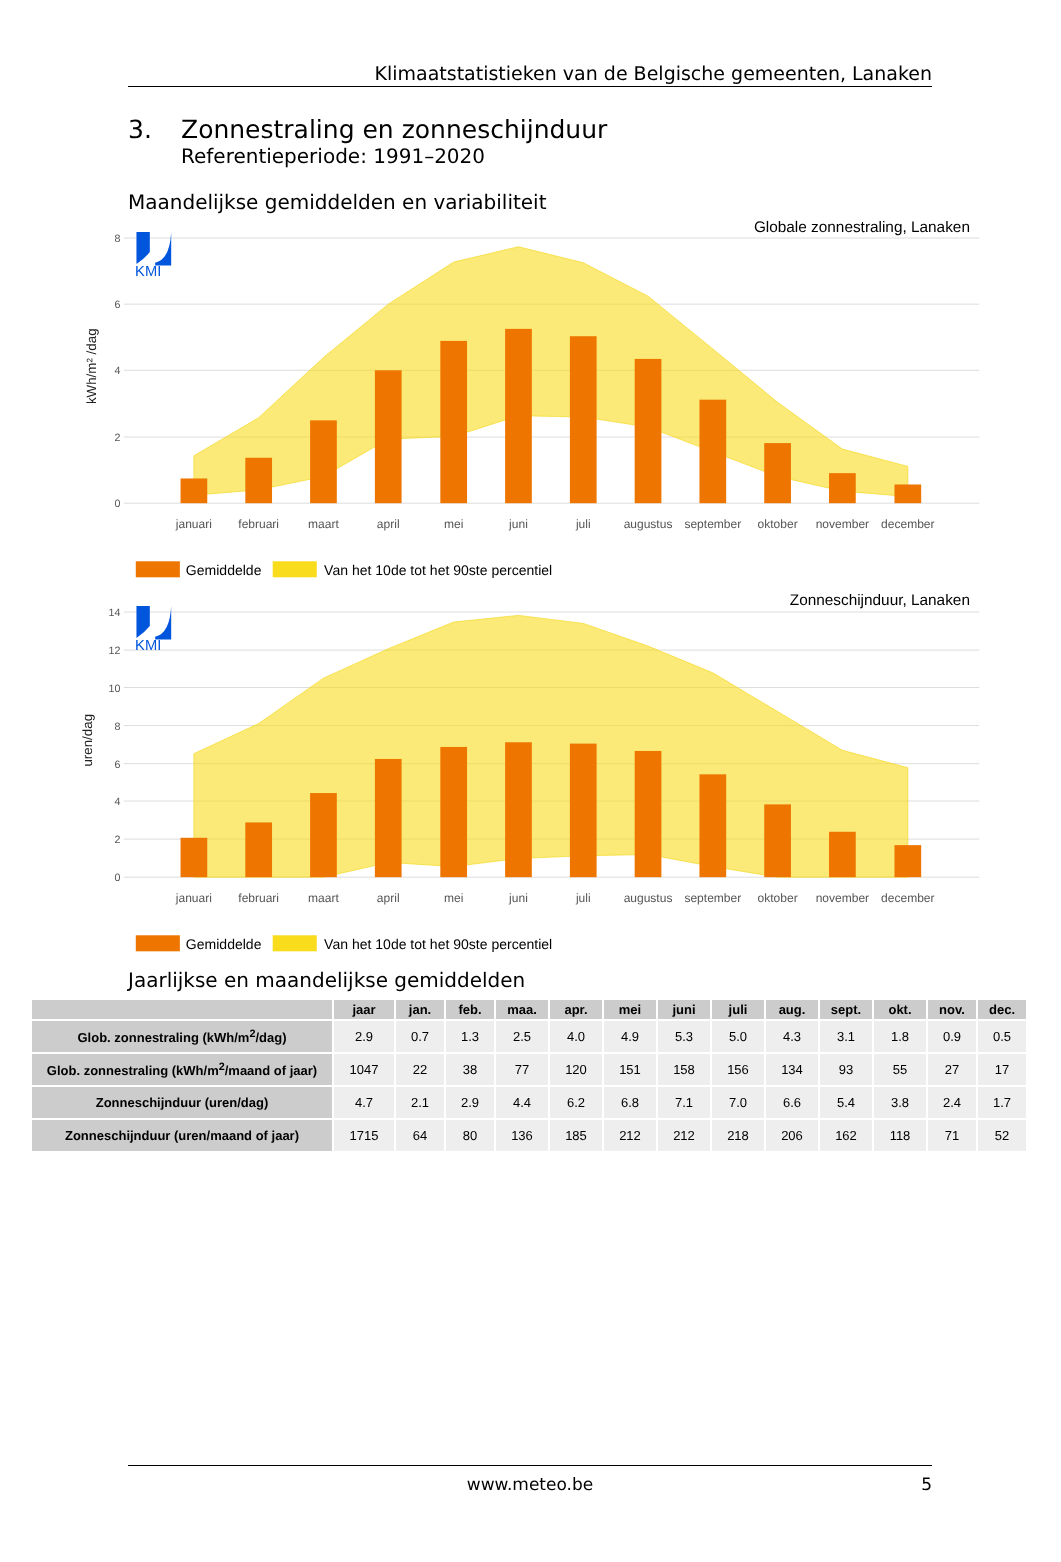Klimaatstatistieken van de Belgische gemeenten, Lanaken
3. Zonnestraling en zonneschijnduur
Referentieperiode: 1991–2020
Maandelijkse gemiddelden en variabiliteit
KMI
0
2
4
6
8
kWh/m² /dag
Globale zonnestraling, Lanaken
januari
februari
maart
april
mei
juni
juli
augustus
september
oktober
november
december
Gemiddelde
Van het 10de tot het 90ste percentiel
KMI
0
2
4
6
8
10
12
14
uren/dag
Zonneschijnduur, Lanaken
januari
februari
maart
april
mei
juni
juli
augustus
september
oktober
november
december
Gemiddelde
Van het 10de tot het 90ste percentiel
Jaarlijkse en maandelijkse gemiddelden
| | jaar | jan. | feb. | maa. | apr. | mei | juni | juli | aug. | sept. | okt. | nov. | dec. |
| --- | --- | --- | --- | --- | --- | --- | --- | --- | --- | --- | --- | --- | --- |
| Glob. zonnestraling (kWh/m<sup>2</sup>/dag) | 2.9 | 0.7 | 1.3 | 2.5 | 4.0 | 4.9 | 5.3 | 5.0 | 4.3 | 3.1 | 1.8 | 0.9 | 0.5 |
| Glob. zonnestraling (kWh/m<sup>2</sup>/maand of jaar) | 1047 | 22 | 38 | 77 | 120 | 151 | 158 | 156 | 134 | 93 | 55 | 27 | 17 |
| Zonneschijnduur (uren/dag) | 4.7 | 2.1 | 2.9 | 4.4 | 6.2 | 6.8 | 7.1 | 7.0 | 6.6 | 5.4 | 3.8 | 2.4 | 1.7 |
| Zonneschijnduur (uren/maand of jaar) | 1715 | 64 | 80 | 136 | 185 | 212 | 212 | 218 | 206 | 162 | 118 | 71 | 52 |
www.meteo.be 5